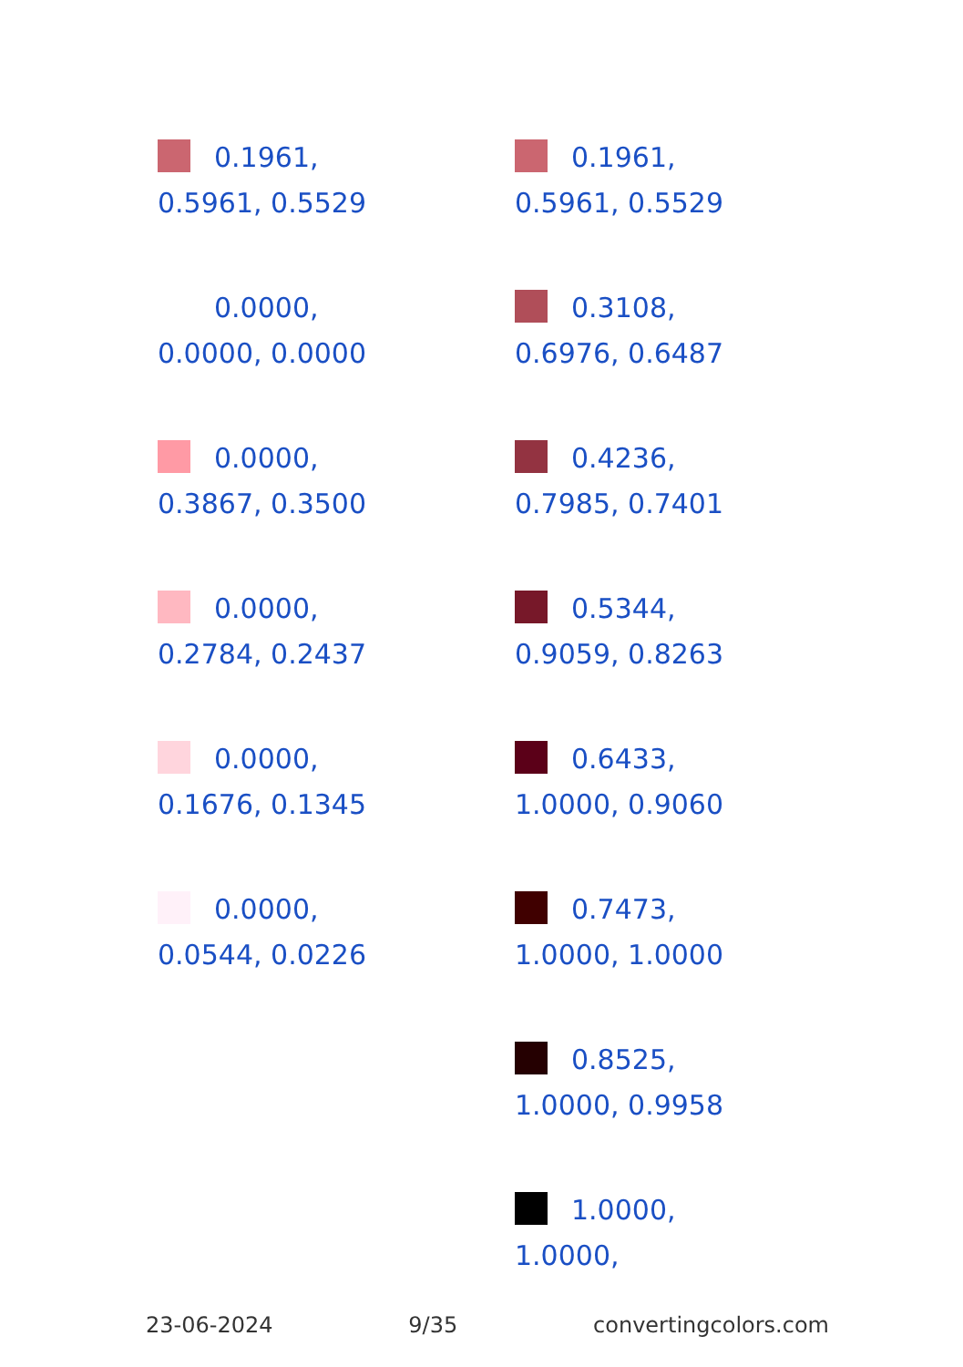0.1961, 0.5961, 0.5529
0.0000, 0.0000, 0.0000
0.0000, 0.3867, 0.3500
0.0000, 0.2784, 0.2437
0.0000, 0.1676, 0.1345
0.0000, 0.0544, 0.0226
0.1961, 0.5961, 0.5529
0.3108, 0.6976, 0.6487
0.4236, 0.7985, 0.7401
0.5344, 0.9059, 0.8263
0.6433, 1.0000, 0.9060
0.7473, 1.0000, 1.0000
0.8525, 1.0000, 0.9958
1.0000, 1.0000,
23-06-2024 9/35 convertingcolors.com